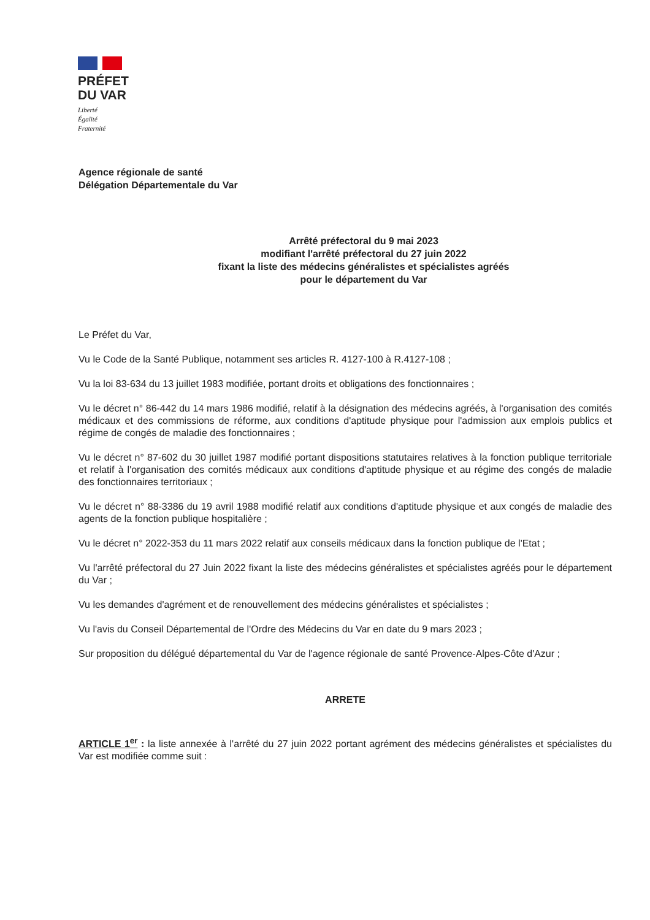PRÉFET
DU VAR
Liberté
Égalité
Fraternité
Agence régionale de santé
Délégation Départementale du Var
Arrêté préfectoral du 9 mai 2023
modifiant l'arrêté préfectoral du 27 juin 2022
fixant la liste des médecins généralistes et spécialistes agréés
pour le département du Var
Le Préfet du Var,
Vu le Code de la Santé Publique, notamment ses articles R. 4127-100 à R.4127-108 ;
Vu la loi 83-634 du 13 juillet 1983 modifiée, portant droits et obligations des fonctionnaires ;
Vu le décret n° 86-442 du 14 mars 1986 modifié, relatif à la désignation des médecins agréés, à l'organisation des comités médicaux et des commissions de réforme, aux conditions d'aptitude physique pour l'admission aux emplois publics et régime de congés de maladie des fonctionnaires ;
Vu le décret n° 87-602 du 30 juillet 1987 modifié portant dispositions statutaires relatives à la fonction publique territoriale et relatif à l'organisation des comités médicaux aux conditions d'aptitude physique et au régime des congés de maladie des fonctionnaires territoriaux ;
Vu le décret n° 88-3386 du 19 avril 1988 modifié relatif aux conditions d'aptitude physique et aux congés de maladie des agents de la fonction publique hospitalière ;
Vu le décret n° 2022-353 du 11 mars 2022 relatif aux conseils médicaux dans la fonction publique de l'Etat ;
Vu l'arrêté préfectoral du 27 Juin 2022 fixant la liste des médecins généralistes et spécialistes agréés pour le département du Var ;
Vu les demandes d'agrément et de renouvellement des médecins généralistes et spécialistes ;
Vu l'avis du Conseil Départemental de l'Ordre des Médecins du Var en date du 9 mars 2023 ;
Sur proposition du délégué départemental du Var de l'agence régionale de santé Provence-Alpes-Côte d'Azur ;
ARRETE
ARTICLE 1<sup>er</sup> : la liste annexée à l'arrêté du 27 juin 2022 portant agrément des médecins généralistes et spécialistes du Var est modifiée comme suit :